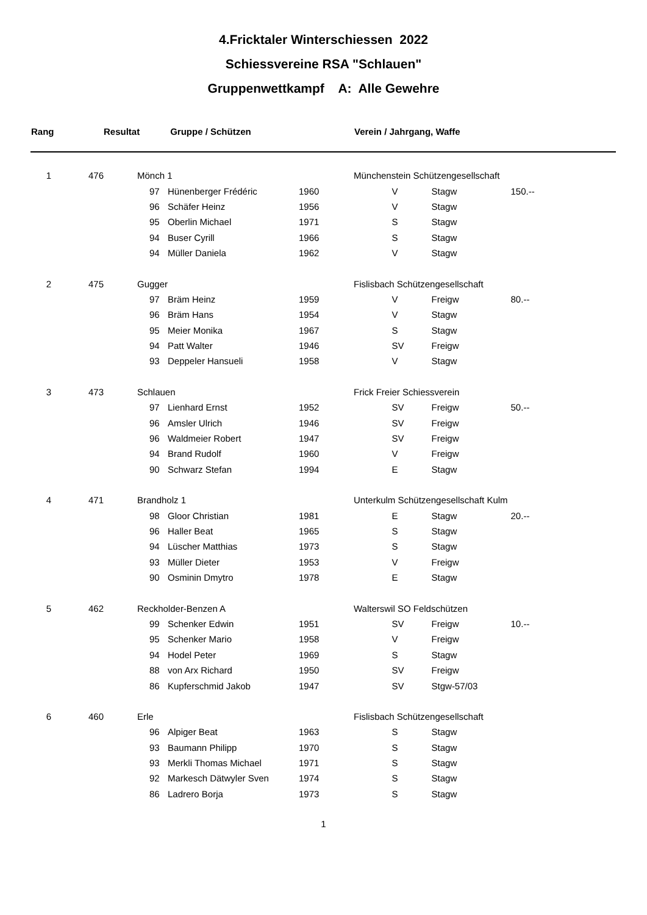4.Fricktaler Winterschiessen 2022
Schiessvereine RSA "Schlauen"
Gruppenwettkampf A: Alle Gewehre
| Rang | | Resultat Gruppe / Schützen | | | | Verein / Jahrgang, Waffe | | |
| --- | --- | --- | --- | --- | --- | --- | --- | --- |
| 1 | 476 | Mönch 1 | | | | Münchenstein Schützengesellschaft | | |
| | | | 97 | Hünenberger Frédéric | 1960 | V | Stagw | 150.-- |
| | | | 96 | Schäfer Heinz | 1956 | V | Stagw | |
| | | | 95 | Oberlin Michael | 1971 | S | Stagw | |
| | | | 94 | Buser Cyrill | 1966 | S | Stagw | |
| | | | 94 | Müller Daniela | 1962 | V | Stagw | |
| 2 | 475 | Gugger | | | | Fislisbach Schützengesellschaft | | |
| | | | 97 | Bräm Heinz | 1959 | V | Freigw | 80.-- |
| | | | 96 | Bräm Hans | 1954 | V | Stagw | |
| | | | 95 | Meier Monika | 1967 | S | Stagw | |
| | | | 94 | Patt Walter | 1946 | SV | Freigw | |
| | | | 93 | Deppeler Hansueli | 1958 | V | Stagw | |
| 3 | 473 | Schlauen | | | | Frick Freier Schiessverein | | |
| | | | 97 | Lienhard Ernst | 1952 | SV | Freigw | 50.-- |
| | | | 96 | Amsler Ulrich | 1946 | SV | Freigw | |
| | | | 96 | Waldmeier Robert | 1947 | SV | Freigw | |
| | | | 94 | Brand Rudolf | 1960 | V | Freigw | |
| | | | 90 | Schwarz Stefan | 1994 | E | Stagw | |
| 4 | 471 | Brandholz 1 | | | | Unterkulm Schützengesellschaft Kulm | | |
| | | | 98 | Gloor Christian | 1981 | E | Stagw | 20.-- |
| | | | 96 | Haller Beat | 1965 | S | Stagw | |
| | | | 94 | Lüscher Matthias | 1973 | S | Stagw | |
| | | | 93 | Müller Dieter | 1953 | V | Freigw | |
| | | | 90 | Osminin Dmytro | 1978 | E | Stagw | |
| 5 | 462 | Reckholder-Benzen A | | | | Walterswil SO Feldschützen | | |
| | | | 99 | Schenker Edwin | 1951 | SV | Freigw | 10.-- |
| | | | 95 | Schenker Mario | 1958 | V | Freigw | |
| | | | 94 | Hodel Peter | 1969 | S | Stagw | |
| | | | 88 | von Arx Richard | 1950 | SV | Freigw | |
| | | | 86 | Kupferschmid Jakob | 1947 | SV | Stgw-57/03 | |
| 6 | 460 | Erle | | | | Fislisbach Schützengesellschaft | | |
| | | | 96 | Alpiger Beat | 1963 | S | Stagw | |
| | | | 93 | Baumann Philipp | 1970 | S | Stagw | |
| | | | 93 | Merkli Thomas Michael | 1971 | S | Stagw | |
| | | | 92 | Markesch Dätwyler Sven | 1974 | S | Stagw | |
| | | | 86 | Ladrero Borja | 1973 | S | Stagw | |
1